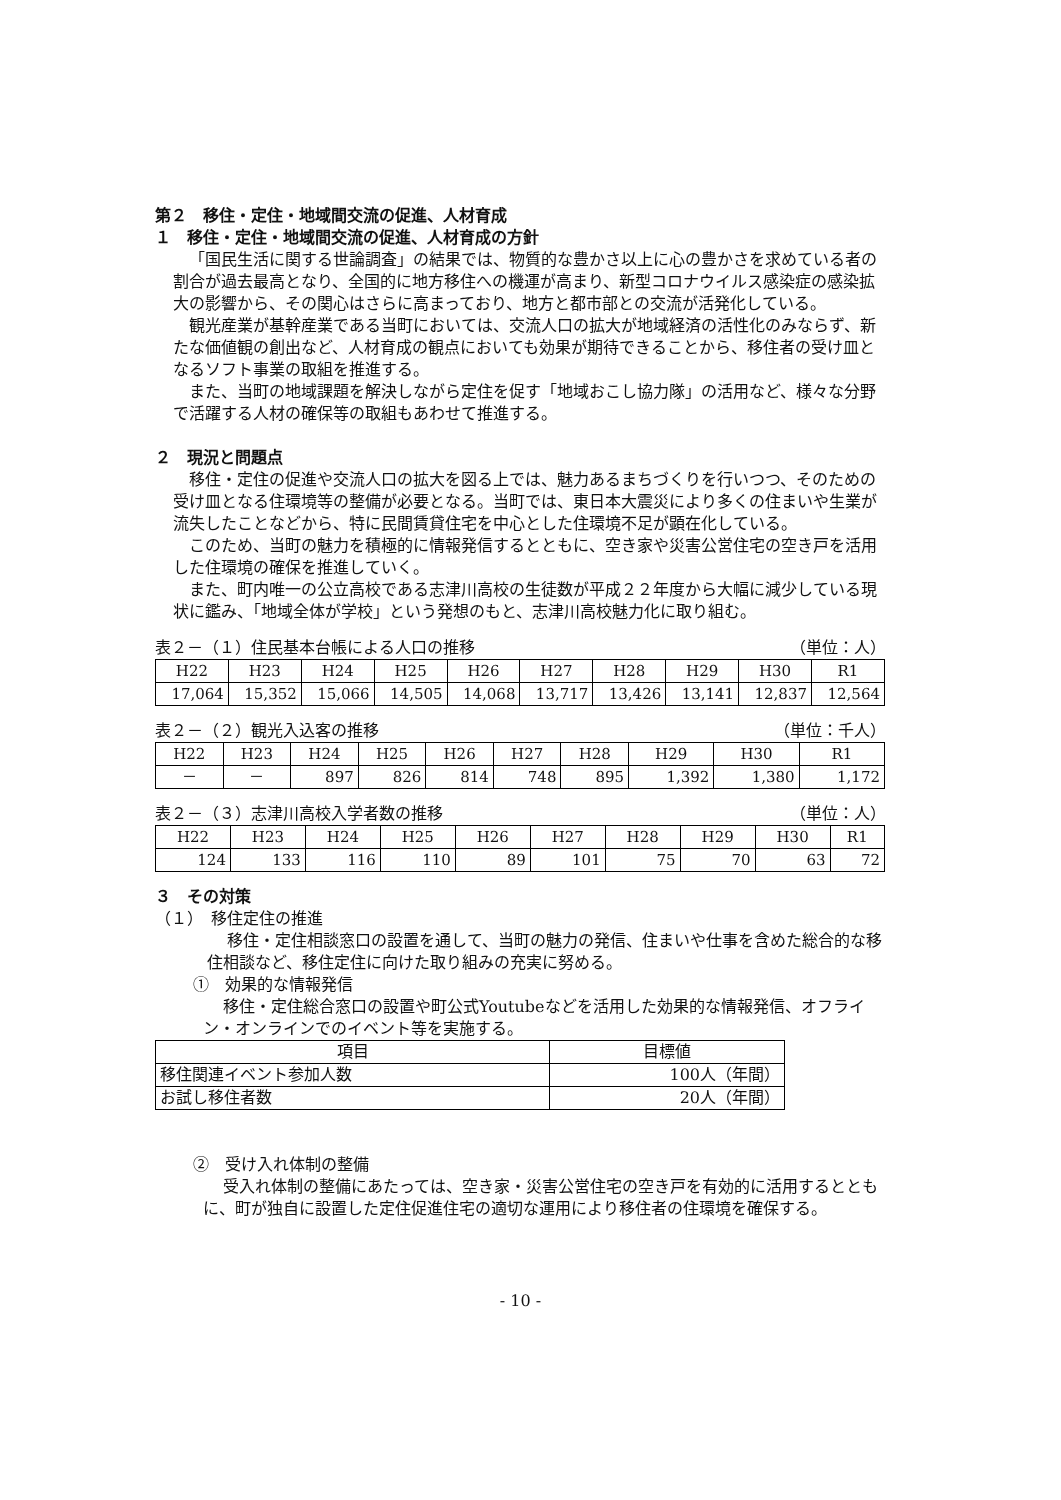第２　移住・定住・地域間交流の促進、人材育成
１　移住・定住・地域間交流の促進、人材育成の方針
「国民生活に関する世論調査」の結果では、物質的な豊かさ以上に心の豊かさを求めている者の割合が過去最高となり、全国的に地方移住への機運が高まり、新型コロナウイルス感染症の感染拡大の影響から、その関心はさらに高まっており、地方と都市部との交流が活発化している。
観光産業が基幹産業である当町においては、交流人口の拡大が地域経済の活性化のみならず、新たな価値観の創出など、人材育成の観点においても効果が期待できることから、移住者の受け皿となるソフト事業の取組を推進する。
また、当町の地域課題を解決しながら定住を促す「地域おこし協力隊」の活用など、様々な分野で活躍する人材の確保等の取組もあわせて推進する。
２　現況と問題点
移住・定住の促進や交流人口の拡大を図る上では、魅力あるまちづくりを行いつつ、そのための受け皿となる住環境等の整備が必要となる。当町では、東日本大震災により多くの住まいや生業が流失したことなどから、特に民間賃貸住宅を中心とした住環境不足が顕在化している。
このため、当町の魅力を積極的に情報発信するとともに、空き家や災害公営住宅の空き戸を活用した住環境の確保を推進していく。
また、町内唯一の公立高校である志津川高校の生徒数が平成２２年度から大幅に減少している現状に鑑み、「地域全体が学校」という発想のもと、志津川高校魅力化に取り組む。
表２－（１）住民基本台帳による人口の推移 （単位：人）
| H22 | H23 | H24 | H25 | H26 | H27 | H28 | H29 | H30 | R1 |
| --- | --- | --- | --- | --- | --- | --- | --- | --- | --- |
| 17,064 | 15,352 | 15,066 | 14,505 | 14,068 | 13,717 | 13,426 | 13,141 | 12,837 | 12,564 |
表２－（２）観光入込客の推移 （単位：千人）
| H22 | H23 | H24 | H25 | H26 | H27 | H28 | H29 | H30 | R1 |
| --- | --- | --- | --- | --- | --- | --- | --- | --- | --- |
| － | － | 897 | 826 | 814 | 748 | 895 | 1,392 | 1,380 | 1,172 |
表２－（３）志津川高校入学者数の推移 （単位：人）
| H22 | H23 | H24 | H25 | H26 | H27 | H28 | H29 | H30 | R1 |
| --- | --- | --- | --- | --- | --- | --- | --- | --- | --- |
| 124 | 133 | 116 | 110 | 89 | 101 | 75 | 70 | 63 | 72 |
３　その対策
（１）　移住定住の推進
移住・定住相談窓口の設置を通して、当町の魅力の発信、住まいや仕事を含めた総合的な移住相談など、移住定住に向けた取り組みの充実に努める。
①　効果的な情報発信
移住・定住総合窓口の設置や町公式Youtubeなどを活用した効果的な情報発信、オフライン・オンラインでのイベント等を実施する。
| 項目 | 目標値 |
| --- | --- |
| 移住関連イベント参加人数 | 100人（年間） |
| お試し移住者数 | 20人（年間） |
②　受け入れ体制の整備
受入れ体制の整備にあたっては、空き家・災害公営住宅の空き戸を有効的に活用するとともに、町が独自に設置した定住促進住宅の適切な運用により移住者の住環境を確保する。
- 10 -